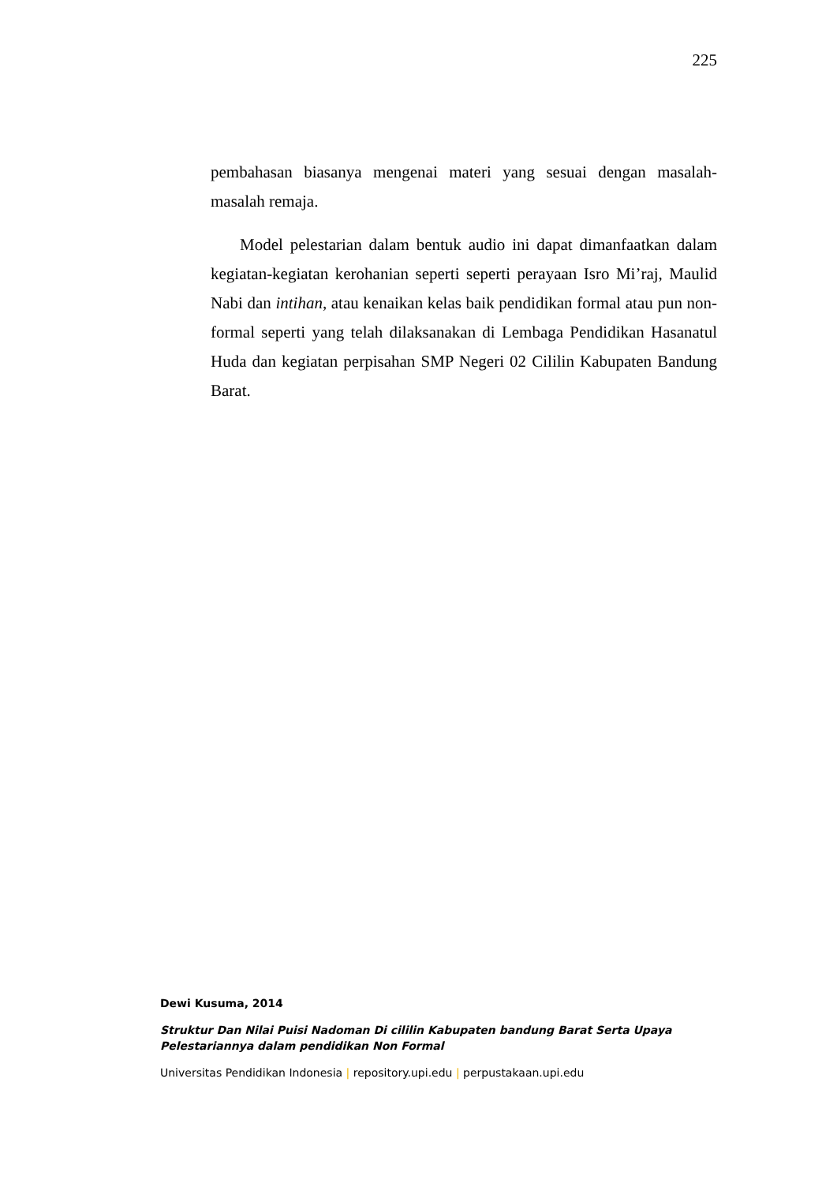225
pembahasan biasanya mengenai materi yang sesuai dengan masalah-masalah remaja.
Model pelestarian dalam bentuk audio ini dapat dimanfaatkan dalam kegiatan-kegiatan kerohanian seperti seperti perayaan Isro Mi’raj, Maulid Nabi dan intihan, atau kenaikan kelas baik pendidikan formal atau pun non-formal seperti yang telah dilaksanakan di Lembaga Pendidikan Hasanatul Huda dan kegiatan perpisahan SMP Negeri 02 Cililin Kabupaten Bandung Barat.
Dewi Kusuma, 2014
Struktur Dan Nilai Puisi Nadoman Di cililin Kabupaten bandung Barat Serta Upaya Pelestariannya dalam pendidikan Non Formal
Universitas Pendidikan Indonesia | repository.upi.edu | perpustakaan.upi.edu